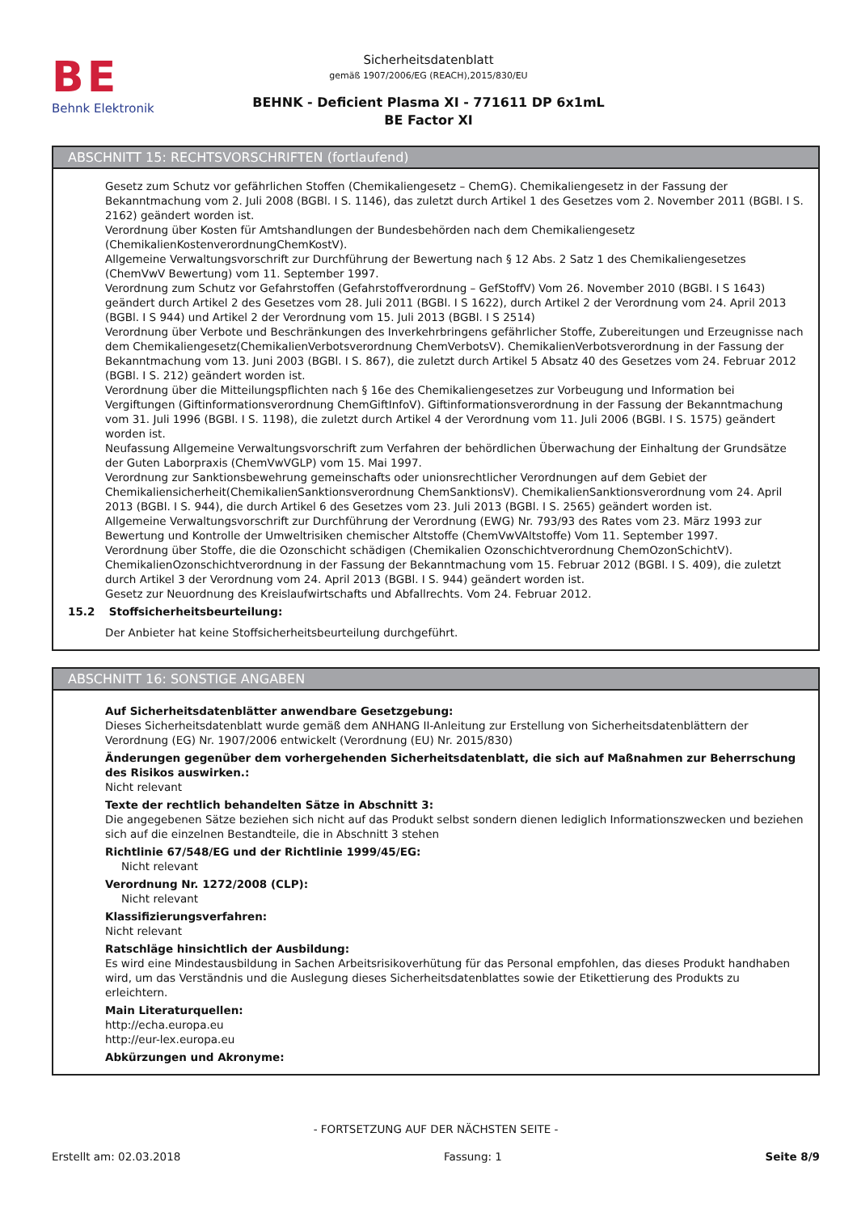BE
Behnk Elektronik
Sicherheitsdatenblatt
gemäß 1907/2006/EG (REACH),2015/830/EU
BEHNK - Deficient Plasma XI - 771611 DP 6x1mL
BE Factor XI
ABSCHNITT 15: RECHTSVORSCHRIFTEN (fortlaufend)
Gesetz zum Schutz vor gefährlichen Stoffen (Chemikaliengesetz – ChemG). Chemikaliengesetz in der Fassung der Bekanntmachung vom 2. Juli 2008 (BGBl. I S. 1146), das zuletzt durch Artikel 1 des Gesetzes vom 2. November 2011 (BGBl. I S. 2162) geändert worden ist.
Verordnung über Kosten für Amtshandlungen der Bundesbehörden nach dem Chemikaliengesetz (ChemikalienKostenverordnungChemKostV).
Allgemeine Verwaltungsvorschrift zur Durchführung der Bewertung nach § 12 Abs. 2 Satz 1 des Chemikaliengesetzes (ChemVwV Bewertung) vom 11. September 1997.
Verordnung zum Schutz vor Gefahrstoffen (Gefahrstoffverordnung – GefStoffV) Vom 26. November 2010 (BGBl. I S 1643) geändert durch Artikel 2 des Gesetzes vom 28. Juli 2011 (BGBl. I S 1622), durch Artikel 2 der Verordnung vom 24. April 2013 (BGBl. I S 944) und Artikel 2 der Verordnung vom 15. Juli 2013 (BGBl. I S 2514)
Verordnung über Verbote und Beschränkungen des Inverkehrbringens gefährlicher Stoffe, Zubereitungen und Erzeugnisse nach dem Chemikaliengesetz(ChemikalienVerbotsverordnung ChemVerbotsV). ChemikalienVerbotsverordnung in der Fassung der Bekanntmachung vom 13. Juni 2003 (BGBl. I S. 867), die zuletzt durch Artikel 5 Absatz 40 des Gesetzes vom 24. Februar 2012 (BGBl. I S. 212) geändert worden ist.
Verordnung über die Mitteilungspflichten nach § 16e des Chemikaliengesetzes zur Vorbeugung und Information bei Vergiftungen (Giftinformationsverordnung ChemGiftInfoV). Giftinformationsverordnung in der Fassung der Bekanntmachung vom 31. Juli 1996 (BGBl. I S. 1198), die zuletzt durch Artikel 4 der Verordnung vom 11. Juli 2006 (BGBl. I S. 1575) geändert worden ist.
Neufassung Allgemeine Verwaltungsvorschrift zum Verfahren der behördlichen Überwachung der Einhaltung der Grundsätze der Guten Laborpraxis (ChemVwVGLP) vom 15. Mai 1997.
Verordnung zur Sanktionsbewehrung gemeinschafts oder unionsrechtlicher Verordnungen auf dem Gebiet der Chemikaliensicherheit(ChemikalienSanktionsverordnung ChemSanktionsV). ChemikalienSanktionsverordnung vom 24. April 2013 (BGBl. I S. 944), die durch Artikel 6 des Gesetzes vom 23. Juli 2013 (BGBl. I S. 2565) geändert worden ist.
Allgemeine Verwaltungsvorschrift zur Durchführung der Verordnung (EWG) Nr. 793/93 des Rates vom 23. März 1993 zur Bewertung und Kontrolle der Umweltrisiken chemischer Altstoffe (ChemVwVAltstoffe) Vom 11. September 1997.
Verordnung über Stoffe, die die Ozonschicht schädigen (Chemikalien Ozonschichtverordnung ChemOzonSchichtV). ChemikalienOzonschichtverordnung in der Fassung der Bekanntmachung vom 15. Februar 2012 (BGBl. I S. 409), die zuletzt durch Artikel 3 der Verordnung vom 24. April 2013 (BGBl. I S. 944) geändert worden ist.
Gesetz zur Neuordnung des Kreislaufwirtschafts und Abfallrechts. Vom 24. Februar 2012.
15.2 Stoffsicherheitsbeurteilung:
Der Anbieter hat keine Stoffsicherheitsbeurteilung durchgeführt.
ABSCHNITT 16: SONSTIGE ANGABEN
Auf Sicherheitsdatenblätter anwendbare Gesetzgebung:
Dieses Sicherheitsdatenblatt wurde gemäß dem ANHANG II-Anleitung zur Erstellung von Sicherheitsdatenblättern der Verordnung (EG) Nr. 1907/2006 entwickelt (Verordnung (EU) Nr. 2015/830)
Änderungen gegenüber dem vorhergehenden Sicherheitsdatenblatt, die sich auf Maßnahmen zur Beherrschung des Risikos auswirken.:
Nicht relevant
Texte der rechtlich behandelten Sätze in Abschnitt 3:
Die angegebenen Sätze beziehen sich nicht auf das Produkt selbst sondern dienen lediglich Informationszwecken und beziehen sich auf die einzelnen Bestandteile, die in Abschnitt 3 stehen
Richtlinie 67/548/EG und der Richtlinie 1999/45/EG:
Nicht relevant
Verordnung Nr. 1272/2008 (CLP):
Nicht relevant
Klassifizierungsverfahren:
Nicht relevant
Ratschläge hinsichtlich der Ausbildung:
Es wird eine Mindestausbildung in Sachen Arbeitsrisikoverhütung für das Personal empfohlen, das dieses Produkt handhaben wird, um das Verständnis und die Auslegung dieses Sicherheitsdatenblattes sowie der Etikettierung des Produkts zu erleichtern.
Main Literaturquellen:
http://echa.europa.eu
http://eur-lex.europa.eu
Abkürzungen und Akronyme:
- FORTSETZUNG AUF DER NÄCHSTEN SEITE -
Erstellt am: 02.03.2018 Fassung: 1 Seite 8/9